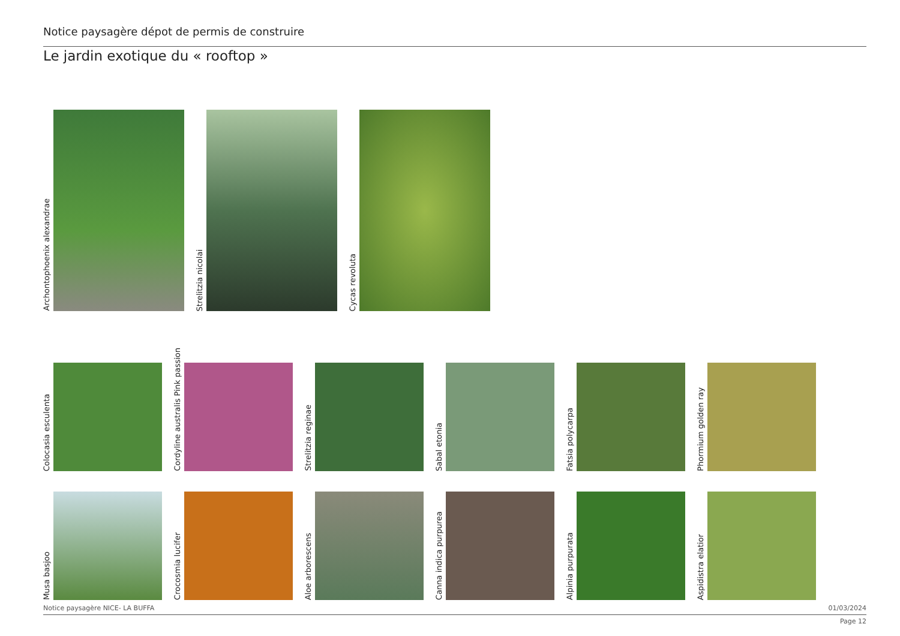Notice paysagère dépot de permis de construire
Le jardin exotique du « rooftop »
Archontophoenix alexandrae
Strelitzia nicolai
Cycas revoluta
Colocasia esculenta
Cordyline australis Pink passion
Strelitzia reginae
Sabal etonia
Fatsia polycarpa
Phormium golden ray
Musa basjoo
Crocosmia lucifer
Aloe arborescens
Canna indica purpurea
Alpinia purpurata
Aspidistra elatior
Notice paysagère NICE- LA BUFFA
01/03/2024
Page 12